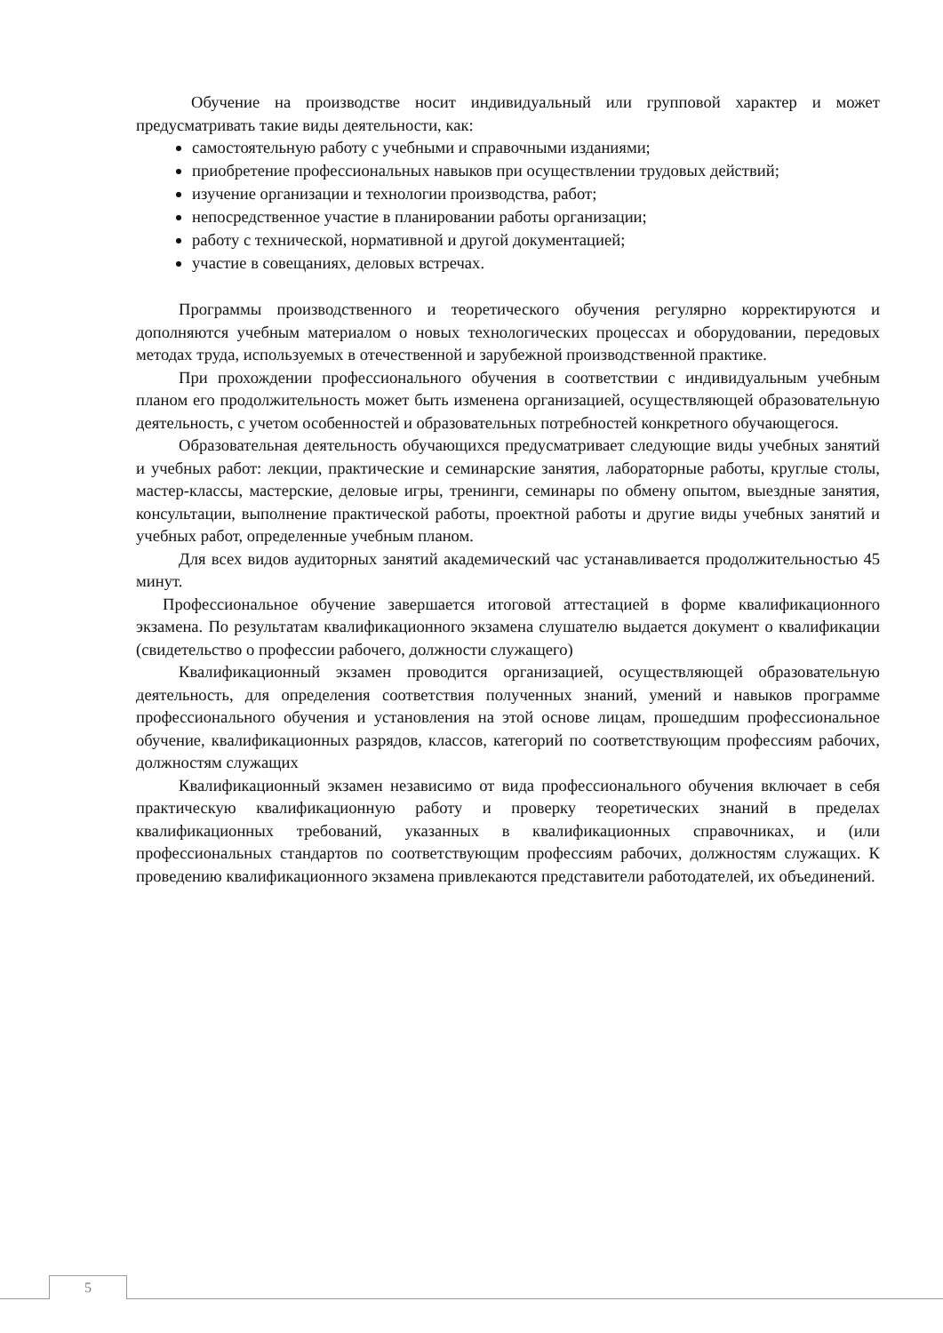Обучение на производстве носит индивидуальный или групповой характер и может предусматривать такие виды деятельности, как:
самостоятельную работу с учебными и справочными изданиями;
приобретение профессиональных навыков при осуществлении трудовых действий;
изучение организации и технологии производства, работ;
непосредственное участие в планировании работы организации;
работу с технической, нормативной и другой документацией;
участие в совещаниях, деловых встречах.
Программы производственного и теоретического обучения регулярно корректируются и дополняются учебным материалом о новых технологических процессах и оборудовании, передовых методах труда, используемых в отечественной и зарубежной производственной практике.
При прохождении профессионального обучения в соответствии с индивидуальным учебным планом его продолжительность может быть изменена организацией, осуществляющей образовательную деятельность, с учетом особенностей и образовательных потребностей конкретного обучающегося.
Образовательная деятельность обучающихся предусматривает следующие виды учебных занятий и учебных работ: лекции, практические и семинарские занятия, лабораторные работы, круглые столы, мастер-классы, мастерские, деловые игры, тренинги, семинары по обмену опытом, выездные занятия, консультации, выполнение практической работы, проектной работы и другие виды учебных занятий и учебных работ, определенные учебным планом.
Для всех видов аудиторных занятий академический час устанавливается продолжительностью 45 минут.
Профессиональное обучение завершается итоговой аттестацией в форме квалификационного экзамена. По результатам квалификационного экзамена слушателю выдается документ о квалификации (свидетельство о профессии рабочего, должности служащего)
Квалификационный экзамен проводится организацией, осуществляющей образовательную деятельность, для определения соответствия полученных знаний, умений и навыков программе профессионального обучения и установления на этой основе лицам, прошедшим профессиональное обучение, квалификационных разрядов, классов, категорий по соответствующим профессиям рабочих, должностям служащих
Квалификационный экзамен независимо от вида профессионального обучения включает в себя практическую квалификационную работу и проверку теоретических знаний в пределах квалификационных требований, указанных в квалификационных справочниках, и (или профессиональных стандартов по соответствующим профессиям рабочих, должностям служащих. К проведению квалификационного экзамена привлекаются представители работодателей, их объединений.
5